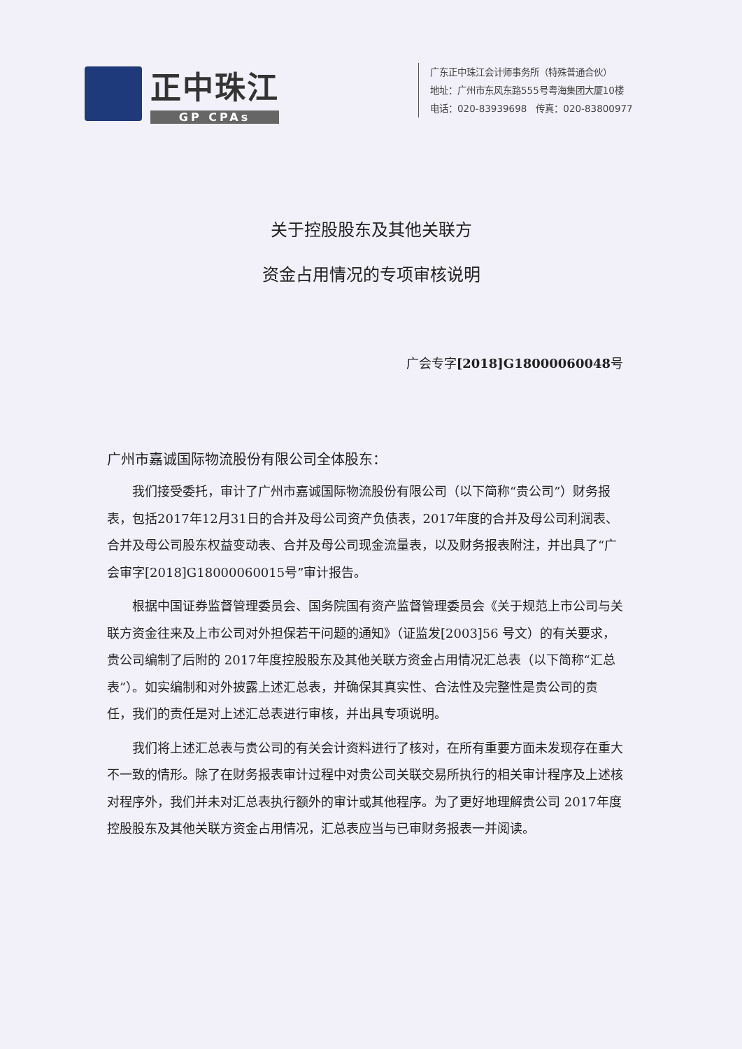正中珠江
GP CPAs
广东正中珠江会计师事务所（特殊普通合伙）
地址：广州市东风东路555号粤海集团大厦10楼
电话：020-83939698　传真：020-83800977
关于控股股东及其他关联方
资金占用情况的专项审核说明
广会专字[2018]G18000060048号
广州市嘉诚国际物流股份有限公司全体股东：
我们接受委托，审计了广州市嘉诚国际物流股份有限公司（以下简称“贵公司”）财务报表，包括2017年12月31日的合并及母公司资产负债表，2017年度的合并及母公司利润表、合并及母公司股东权益变动表、合并及母公司现金流量表，以及财务报表附注，并出具了“广会审字[2018]G18000060015号”审计报告。
根据中国证券监督管理委员会、国务院国有资产监督管理委员会《关于规范上市公司与关联方资金往来及上市公司对外担保若干问题的通知》（证监发[2003]56 号文）的有关要求，贵公司编制了后附的 2017年度控股股东及其他关联方资金占用情况汇总表（以下简称“汇总表”）。如实编制和对外披露上述汇总表，并确保其真实性、合法性及完整性是贵公司的责任，我们的责任是对上述汇总表进行审核，并出具专项说明。
我们将上述汇总表与贵公司的有关会计资料进行了核对，在所有重要方面未发现存在重大不一致的情形。除了在财务报表审计过程中对贵公司关联交易所执行的相关审计程序及上述核对程序外，我们并未对汇总表执行额外的审计或其他程序。为了更好地理解贵公司 2017年度控股股东及其他关联方资金占用情况，汇总表应当与已审财务报表一并阅读。